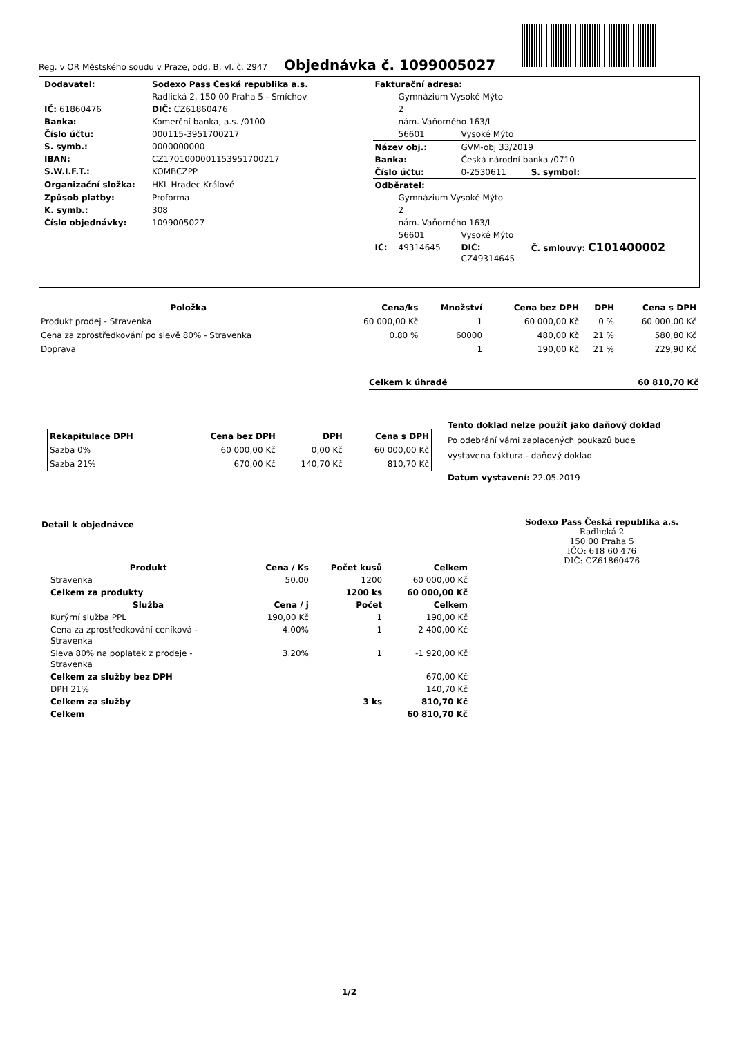Reg. v OR Městského soudu v Praze, odd. B, vl. č. 2947 Objednávka č. 1099005027
| Dodavatel: | Sodexo Pass Česká republika a.s. |
| | Radlická 2, 150 00 Praha 5 - Smíchov |
| IČ: 61860476 | DIČ: CZ61860476 |
| Banka: | Komerční banka, a.s. /0100 |
| Číslo účtu: | 000115-3951700217 |
| S. symb.: | 0000000000 |
| IBAN: | CZ1701000001153951700217 |
| S.W.I.F.T.: | KOMBCZPP |
| Organizační složka: | HKL Hradec Králové |
| Způsob platby: | Proforma |
| K. symb.: | 308 |
| Číslo objednávky: | 1099005027 |
| Fakturační adresa: | | | |
| | Gymnázium Vysoké Mýto | | |
| | 2 | | |
| | nám. Vaňorného 163/I | | |
| | 56601 | Vysoké Mýto | |
| Název obj.: | | GVM-obj 33/2019 | |
| Banka: | | Česká národní banka /0710 | |
| Číslo účtu: | | 0-2530611 | S. symbol: |
| Odběratel: | | | |
| | Gymnázium Vysoké Mýto | | |
| | 2 | | |
| | nám. Vaňorného 163/I | | |
| | 56601 | Vysoké Mýto | |
| IČ: | 49314645 | DIČ: CZ49314645 | Č. smlouvy: C101400002 |
| Položka | Cena/ks | Množství | Cena bez DPH | DPH | Cena s DPH |
| --- | --- | --- | --- | --- | --- |
| Produkt prodej - Stravenka | 60 000,00 Kč | 1 | 60 000,00 Kč | 0 % | 60 000,00 Kč |
| Cena za zprostředkování po slevě 80% - Stravenka | 0.80 % | 60000 | 480,00 Kč | 21 % | 580,80 Kč |
| Doprava | | 1 | 190,00 Kč | 21 % | 229,90 Kč |
Celkem k úhradě 60 810,70 Kč
| Rekapitulace DPH | Cena bez DPH | DPH | Cena s DPH |
| --- | --- | --- | --- |
| Sazba 0% | 60 000,00 Kč | 0,00 Kč | 60 000,00 Kč |
| Sazba 21% | 670,00 Kč | 140,70 Kč | 810,70 Kč |
Tento doklad nelze použít jako daňový doklad
Po odebrání vámi zaplacených poukazů bude
vystavena faktura - daňový doklad
Datum vystavení: 22.05.2019
Detail k objednávce
Sodexo Pass Česká republika a.s.
Radlická 2
150 00 Praha 5
IČO: 618 60 476
DIČ: CZ61860476
| Produkt | Cena / Ks | Počet kusů | Celkem |
| --- | --- | --- | --- |
| Stravenka | 50.00 | 1200 | 60 000,00 Kč |
| Celkem za produkty | | 1200 ks | 60 000,00 Kč |
| Služba | Cena / j | Počet | Celkem |
| Kurýrní služba PPL | 190,00 Kč | 1 | 190,00 Kč |
| Cena za zprostředkování ceníková - Stravenka | 4.00% | 1 | 2 400,00 Kč |
| Sleva 80% na poplatek z prodeje - Stravenka | 3.20% | 1 | -1 920,00 Kč |
| Celkem za služby bez DPH | | | 670,00 Kč |
| DPH 21% | | | 140,70 Kč |
| Celkem za služby | | 3 ks | 810,70 Kč |
| Celkem | | | 60 810,70 Kč |
1/2